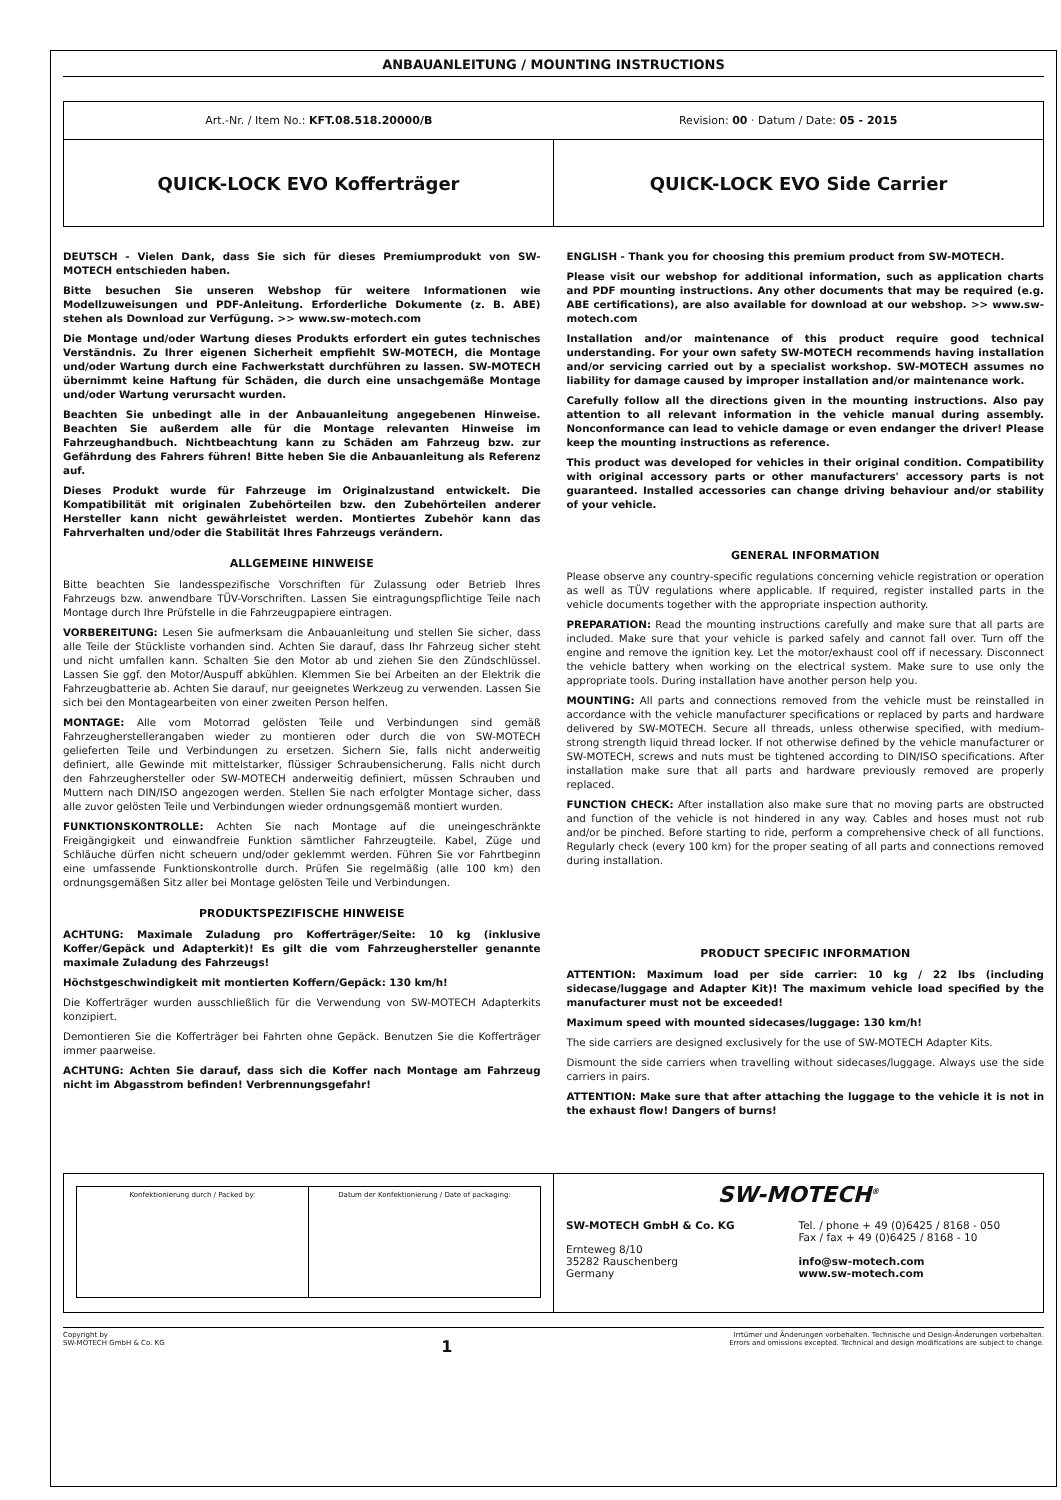ANBAUANLEITUNG / MOUNTING INSTRUCTIONS
Art.-Nr. / Item No.: KFT.08.518.20000/B
Revision: 00 · Datum / Date: 05 - 2015
QUICK-LOCK EVO Kofferträger QUICK-LOCK EVO Side Carrier
DEUTSCH - Vielen Dank, dass Sie sich für dieses Premiumprodukt von SW-MOTECH entschieden haben.
Bitte besuchen Sie unseren Webshop für weitere Informationen wie Modellzuweisungen und PDF-Anleitung. Erforderliche Dokumente (z. B. ABE) stehen als Download zur Verfügung. >> www.sw-motech.com
Die Montage und/oder Wartung dieses Produkts erfordert ein gutes technisches Verständnis. Zu Ihrer eigenen Sicherheit empfiehlt SW-MOTECH, die Montage und/oder Wartung durch eine Fachwerkstatt durchführen zu lassen. SW-MOTECH übernimmt keine Haftung für Schäden, die durch eine unsachgemäße Montage und/oder Wartung verursacht wurden.
Beachten Sie unbedingt alle in der Anbauanleitung angegebenen Hinweise. Beachten Sie außerdem alle für die Montage relevanten Hinweise im Fahrzeughandbuch. Nichtbeachtung kann zu Schäden am Fahrzeug bzw. zur Gefährdung des Fahrers führen! Bitte heben Sie die Anbauanleitung als Referenz auf.
Dieses Produkt wurde für Fahrzeuge im Originalzustand entwickelt. Die Kompatibilität mit originalen Zubehörteilen bzw. den Zubehörteilen anderer Hersteller kann nicht gewährleistet werden. Montiertes Zubehör kann das Fahrverhalten und/oder die Stabilität Ihres Fahrzeugs verändern.
ALLGEMEINE HINWEISE
Bitte beachten Sie landesspezifische Vorschriften für Zulassung oder Betrieb Ihres Fahrzeugs bzw. anwendbare TÜV-Vorschriften. Lassen Sie eintragungspflichtige Teile nach Montage durch Ihre Prüfstelle in die Fahrzeugpapiere eintragen.
VORBEREITUNG: Lesen Sie aufmerksam die Anbauanleitung und stellen Sie sicher, dass alle Teile der Stückliste vorhanden sind. Achten Sie darauf, dass Ihr Fahrzeug sicher steht und nicht umfallen kann. Schalten Sie den Motor ab und ziehen Sie den Zündschlüssel. Lassen Sie ggf. den Motor/Auspuff abkühlen. Klemmen Sie bei Arbeiten an der Elektrik die Fahrzeugbatterie ab. Achten Sie darauf, nur geeignetes Werkzeug zu verwenden. Lassen Sie sich bei den Montagearbeiten von einer zweiten Person helfen.
MONTAGE: Alle vom Motorrad gelösten Teile und Verbindungen sind gemäß Fahrzeugherstellerangaben wieder zu montieren oder durch die von SW-MOTECH gelieferten Teile und Verbindungen zu ersetzen. Sichern Sie, falls nicht anderweitig definiert, alle Gewinde mit mittelstarker, flüssiger Schraubensicherung. Falls nicht durch den Fahrzeughersteller oder SW-MOTECH anderweitig definiert, müssen Schrauben und Muttern nach DIN/ISO angezogen werden. Stellen Sie nach erfolgter Montage sicher, dass alle zuvor gelösten Teile und Verbindungen wieder ordnungsgemäß montiert wurden.
FUNKTIONSKONTROLLE: Achten Sie nach Montage auf die uneingeschränkte Freigängigkeit und einwandfreie Funktion sämtlicher Fahrzeugteile. Kabel, Züge und Schläuche dürfen nicht scheuern und/oder geklemmt werden. Führen Sie vor Fahrtbeginn eine umfassende Funktionskontrolle durch. Prüfen Sie regelmäßig (alle 100 km) den ordnungsgemäßen Sitz aller bei Montage gelösten Teile und Verbindungen.
PRODUKTSPEZIFISCHE HINWEISE
ACHTUNG: Maximale Zuladung pro Kofferträger/Seite: 10 kg (inklusive Koffer/Gepäck und Adapterkit)! Es gilt die vom Fahrzeughersteller genannte maximale Zuladung des Fahrzeugs!
Höchstgeschwindigkeit mit montierten Koffern/Gepäck: 130 km/h!
Die Kofferträger wurden ausschließlich für die Verwendung von SW-MOTECH Adapterkits konzipiert.
Demontieren Sie die Kofferträger bei Fahrten ohne Gepäck. Benutzen Sie die Kofferträger immer paarweise.
ACHTUNG: Achten Sie darauf, dass sich die Koffer nach Montage am Fahrzeug nicht im Abgasstrom befinden! Verbrennungsgefahr!
ENGLISH - Thank you for choosing this premium product from SW-MOTECH.
Please visit our webshop for additional information, such as application charts and PDF mounting instructions. Any other documents that may be required (e.g. ABE certifications), are also available for download at our webshop. >> www.sw-motech.com
Installation and/or maintenance of this product require good technical understanding. For your own safety SW-MOTECH recommends having installation and/or servicing carried out by a specialist workshop. SW-MOTECH assumes no liability for damage caused by improper installation and/or maintenance work.
Carefully follow all the directions given in the mounting instructions. Also pay attention to all relevant information in the vehicle manual during assembly. Nonconformance can lead to vehicle damage or even endanger the driver! Please keep the mounting instructions as reference.
This product was developed for vehicles in their original condition. Compatibility with original accessory parts or other manufacturers' accessory parts is not guaranteed. Installed accessories can change driving behaviour and/or stability of your vehicle.
GENERAL INFORMATION
Please observe any country-specific regulations concerning vehicle registration or operation as well as TÜV regulations where applicable. If required, register installed parts in the vehicle documents together with the appropriate inspection authority.
PREPARATION: Read the mounting instructions carefully and make sure that all parts are included. Make sure that your vehicle is parked safely and cannot fall over. Turn off the engine and remove the ignition key. Let the motor/exhaust cool off if necessary. Disconnect the vehicle battery when working on the electrical system. Make sure to use only the appropriate tools. During installation have another person help you.
MOUNTING: All parts and connections removed from the vehicle must be reinstalled in accordance with the vehicle manufacturer specifications or replaced by parts and hardware delivered by SW-MOTECH. Secure all threads, unless otherwise specified, with medium-strong strength liquid thread locker. If not otherwise defined by the vehicle manufacturer or SW-MOTECH, screws and nuts must be tightened according to DIN/ISO specifications. After installation make sure that all parts and hardware previously removed are properly replaced.
FUNCTION CHECK: After installation also make sure that no moving parts are obstructed and function of the vehicle is not hindered in any way. Cables and hoses must not rub and/or be pinched. Before starting to ride, perform a comprehensive check of all functions. Regularly check (every 100 km) for the proper seating of all parts and connections removed during installation.
PRODUCT SPECIFIC INFORMATION
ATTENTION: Maximum load per side carrier: 10 kg / 22 lbs (including sidecase/luggage and Adapter Kit)! The maximum vehicle load specified by the manufacturer must not be exceeded!
Maximum speed with mounted sidecases/luggage: 130 km/h!
The side carriers are designed exclusively for the use of SW-MOTECH Adapter Kits.
Dismount the side carriers when travelling without sidecases/luggage. Always use the side carriers in pairs.
ATTENTION: Make sure that after attaching the luggage to the vehicle it is not in the exhaust flow! Dangers of burns!
Konfektionierung durch / Packed by:
Datum der Konfektionierung / Date of packaging:
SW-MOTECH<sup>®</sup>
SW-MOTECH GmbH & Co. KG
Ernteweg 8/10
35282 Rauschenberg
Germany
Tel. / phone + 49 (0)6425 / 8168 - 050
Fax / fax + 49 (0)6425 / 8168 - 10
info@sw-motech.com
www.sw-motech.com
Copyright by
SW-MOTECH GmbH & Co. KG
1
Irrtümer und Änderungen vorbehalten. Technische und Design-Änderungen vorbehalten.
Errors and omissions excepted. Technical and design modifications are subject to change.